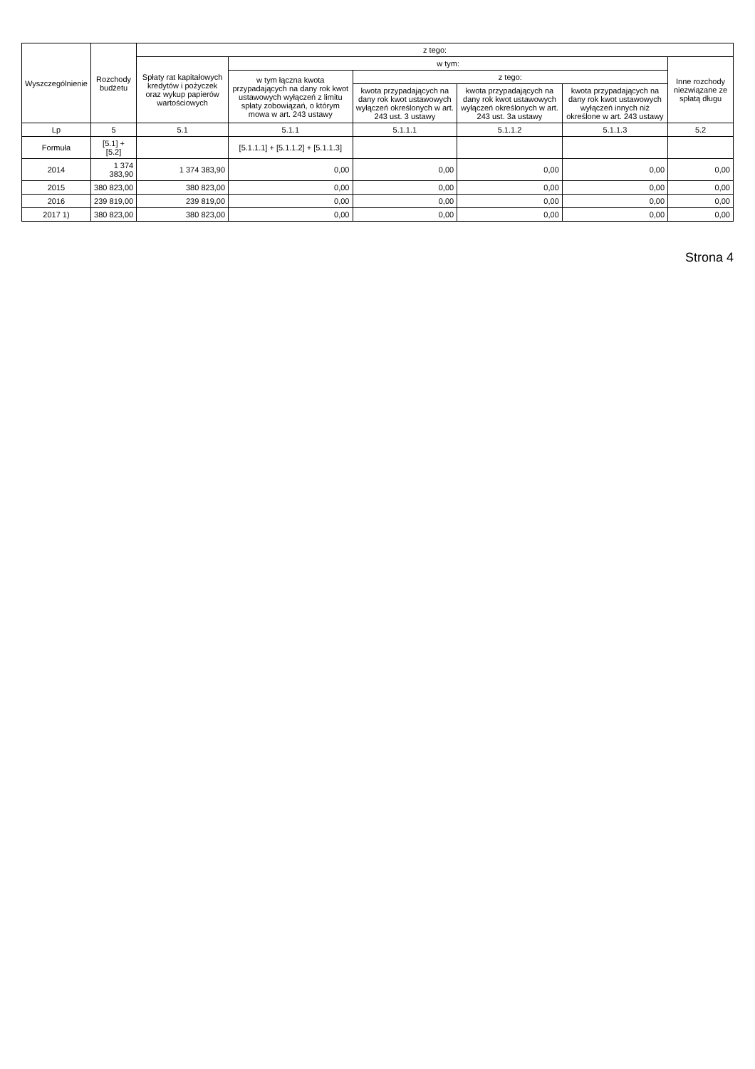| Wyszczególnienie | Rozchody budżetu | z tego: | | | | | |
| --- | --- | --- | --- | --- | --- | --- | --- |
| | | Spłaty rat kapitałowych kredytów i pożyczek oraz wykup papierów wartościowych | w tym: | | | | Inne rozchody niezwiązane ze spłatą długu |
| | | | w tym łączna kwota przypadających na dany rok kwot ustawowych wyłączeń z limitu spłaty zobowiązań, o którym mowa w art. 243 ustawy | z tego: | | | |
| | | | | kwota przypadających na dany rok kwot ustawowych wyłączeń określonych w art. 243 ust. 3 ustawy | kwota przypadających na dany rok kwot ustawowych wyłączeń określonych w art. 243 ust. 3a ustawy | kwota przypadających na dany rok kwot ustawowych wyłączeń innych niż określone w art. 243 ustawy | |
| Lp | 5 | 5.1 | 5.1.1 | 5.1.1.1 | 5.1.1.2 | 5.1.1.3 | 5.2 |
| Formuła | [5.1] + [5.2] | | [5.1.1.1] + [5.1.1.2] + [5.1.1.3] | | | | |
| 2014 | 1 374 383,90 | 1 374 383,90 | 0,00 | 0,00 | 0,00 | 0,00 | 0,00 |
| 2015 | 380 823,00 | 380 823,00 | 0,00 | 0,00 | 0,00 | 0,00 | 0,00 |
| 2016 | 239 819,00 | 239 819,00 | 0,00 | 0,00 | 0,00 | 0,00 | 0,00 |
| 2017 1) | 380 823,00 | 380 823,00 | 0,00 | 0,00 | 0,00 | 0,00 | 0,00 |
Strona 4